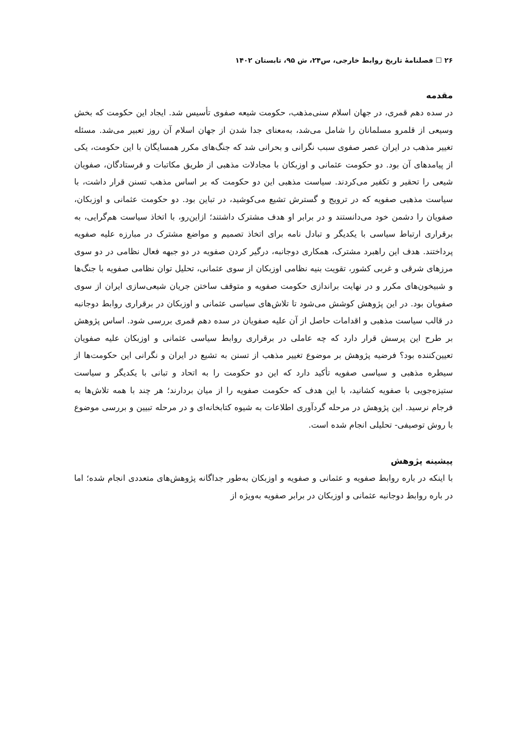۲۶ ☐ فصلنامهٔ تاریخ روابط خارجی، س۲۴، ش ۹۵، تابستان ۱۴۰۲
مقدمه
در سده دهم قمری، در جهان اسلام سنی‌مذهب، حکومت شیعه صفوی تأسیس شد. ایجاد این حکومت که بخش وسیعی از قلمرو مسلمانان را شامل می‌شد، به‌معنای جدا شدن از جهان اسلام آن روز تعبیر می‌شد. مسئله تغییر مذهب در ایران عصر صفوی سبب نگرانی و بحرانی شد که جنگ‌های مکرر همسایگان با این حکومت، یکی از پیامدهای آن بود. دو حکومت عثمانی و اوزبکان با مجادلات مذهبی از طریق مکاتبات و فرستادگان، صفویان شیعی را تحقیر و تکفیر می‌کردند. سیاست مذهبی این دو حکومت که بر اساس مذهب تسنن قرار داشت، با سیاست مذهبی صفویه که در ترویج و گسترش تشیع می‌کوشید، در تباین بود. دو حکومت عثمانی و اوزبکان، صفویان را دشمن خود می‌دانستند و در برابر او هدف مشترک داشتند؛ ازاین‌رو، با اتخاذ سیاست هم‌گرایی، به برقراری ارتباط سیاسی با یکدیگر و تبادل نامه برای اتخاذ تصمیم و مواضع مشترک در مبارزه علیه صفویه پرداختند. هدف این راهبرد مشترک، همکاری دوجانبه، درگیر کردن صفویه در دو جبهه فعال نظامی در دو سوی مرزهای شرقی و غربی کشور، تقویت بنیه نظامی اوزبکان از سوی عثمانی، تحلیل توان نظامی صفویه با جنگ‌ها و شبیخون‌های مکرر و در نهایت براندازی حکومت صفویه و متوقف ساختن جریان شیعی‌سازی ایران از سوی صفویان بود. در این پژوهش کوشش می‌شود تا تلاش‌های سیاسی عثمانی و اوزبکان در برقراری روابط دوجانبه در قالب سیاست مذهبی و اقدامات حاصل از آن علیه صفویان در سده دهم قمری بررسی شود. اساس پژوهش بر طرح این پرسش قرار دارد که چه عاملی در برقراری روابط سیاسی عثمانی و اوزبکان علیه صفویان تعیین‌کننده بود؟ فرضیه پژوهش بر موضوع تغییر مذهب از تسنن به تشیع در ایران و نگرانی این حکومت‌ها از سیطره مذهبی و سیاسی صفویه تأکید دارد که این دو حکومت را به اتحاد و تبانی با یکدیگر و سیاست ستیزه‌جویی با صفویه کشانید، با این هدف که حکومت صفویه را از میان بردارند؛ هر چند با همه تلاش‌ها به فرجام نرسید. این پژوهش در مرحله گردآوری اطلاعات به شیوه کتابخانه‌ای و در مرحله تبیین و بررسی موضوع با روش توصیفی- تحلیلی انجام شده است.
پیشینه پژوهش
با اینکه در باره روابط صفویه و عثمانی و صفویه و اوزبکان به‌طور جداگانه پژوهش‌های متعددی انجام شده؛ اما در باره روابط دوجانبه عثمانی و اوزبکان در برابر صفویه به‌ویژه از